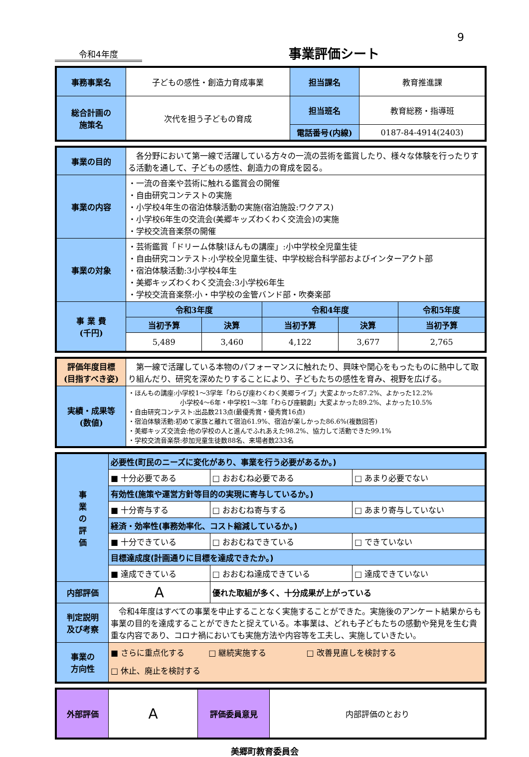9
令和4年度
事業評価シート
| 事務事業名 | 子どもの感性・創造力育成事業 | 担当課名 | 教育推進課 |
| 総合計画の 施策名 | 次代を担う子どもの育成 | 担当班名 | 教育総務・指導班 |
| | | 電話番号(内線) | 0187-84-4914(2403) |
| 事業の目的 | 各分野において第一線で活躍している方々の一流の芸術を鑑賞したり、様々な体験を行ったりする活動を通して、子どもの感性、創造力の育成を図る。 | | | | |
| 事業の内容 | ・一流の音楽や芸術に触れる鑑賞会の開催 ・自由研究コンテストの実施 ・小学校4年生の宿泊体験活動の実施(宿泊施設:ワクアス) ・小学校6年生の交流会(美郷キッズわくわく交流会)の実施 ・学校交流音楽祭の開催 | | | | |
| 事業の対象 | ・芸術鑑賞「ドリーム体験!ほんもの講座」:小中学校全児童生徒 ・自由研究コンテスト:小学校全児童生徒、中学校総合科学部およびインターアクト部 ・宿泊体験活動:3小学校4年生 ・美郷キッズわくわく交流会:3小学校6年生 ・学校交流音楽祭:小・中学校の金管バンド部・吹奏楽部 | | | | |
| 事 業 費 (千円) | 令和3年度 | | 令和4年度 | | 令和5年度 |
| | 当初予算 | 決算 | 当初予算 | 決算 | 当初予算 |
| | 5,489 | 3,460 | 4,122 | 3,677 | 2,765 |
| 評価年度目標 (目指すべき姿) | 第一線で活躍している本物のパフォーマンスに触れたり、興味や関心をもったものに熱中して取り組んだり、研究を深めたりすることにより、子どもたちの感性を育み、視野を広げる。 |
| 実績・成果等 (数値) | ・ほんもの講座:小学校1～3学年「わらび座わくわく美郷ライブ」大変よかった87.2%、よかった12.2% 小学校4～6年・中学校1～3年「わらび座観劇」大変よかった89.2%、よかった10.5% ・自由研究コンテスト:出品数213点(最優秀賞・優秀賞16点) ・宿泊体験活動:初めて家族と離れて宿泊61.9%、宿泊が楽しかった86.6%(複数回答) ・美郷キッズ交流会:他の学校の人と進んでふれあえた98.2%、協力して活動できた99.1% ・学校交流音楽祭:参加児童生徒数88名、来場者数233名 |
| 事 業 の 評 価 | 必要性(町民のニーズに変化があり、事業を行う必要があるか。) | | |
| | ■ 十分必要である | □ おおむね必要である | □ あまり必要でない |
| | 有効性(施策や運営方針等目的の実現に寄与しているか。) | | |
| | ■ 十分寄与する | □ おおむね寄与する | □ あまり寄与していない |
| | 経済・効率性(事務効率化、コスト縮減しているか。) | | |
| | ■ 十分できている | □ おおむねできている | □ できていない |
| | 目標達成度(計画通りに目標を達成できたか。) | | |
| | ■ 達成できている | □ おおむね達成できている | □ 達成できていない |
| 内部評価 | A | 優れた取組が多く、十分成果が上がっている | |
| 判定説明 及び考察 | 令和4年度はすべての事業を中止することなく実施することができた。実施後のアンケート結果からも事業の目的を達成することができたと捉えている。本事業は、どれも子どもたちの感動や発見を生む貴重な内容であり、コロナ禍においても実施方法や内容等を工夫し、実施していきたい。 | | |
| 事業の 方向性 | ■ さらに重点化する □ 継続実施する □ 改善見直しを検討する □ 休止、廃止を検討する | | |
| 外部評価 | A | 評価委員意見 | 内部評価のとおり |
美郷町教育委員会